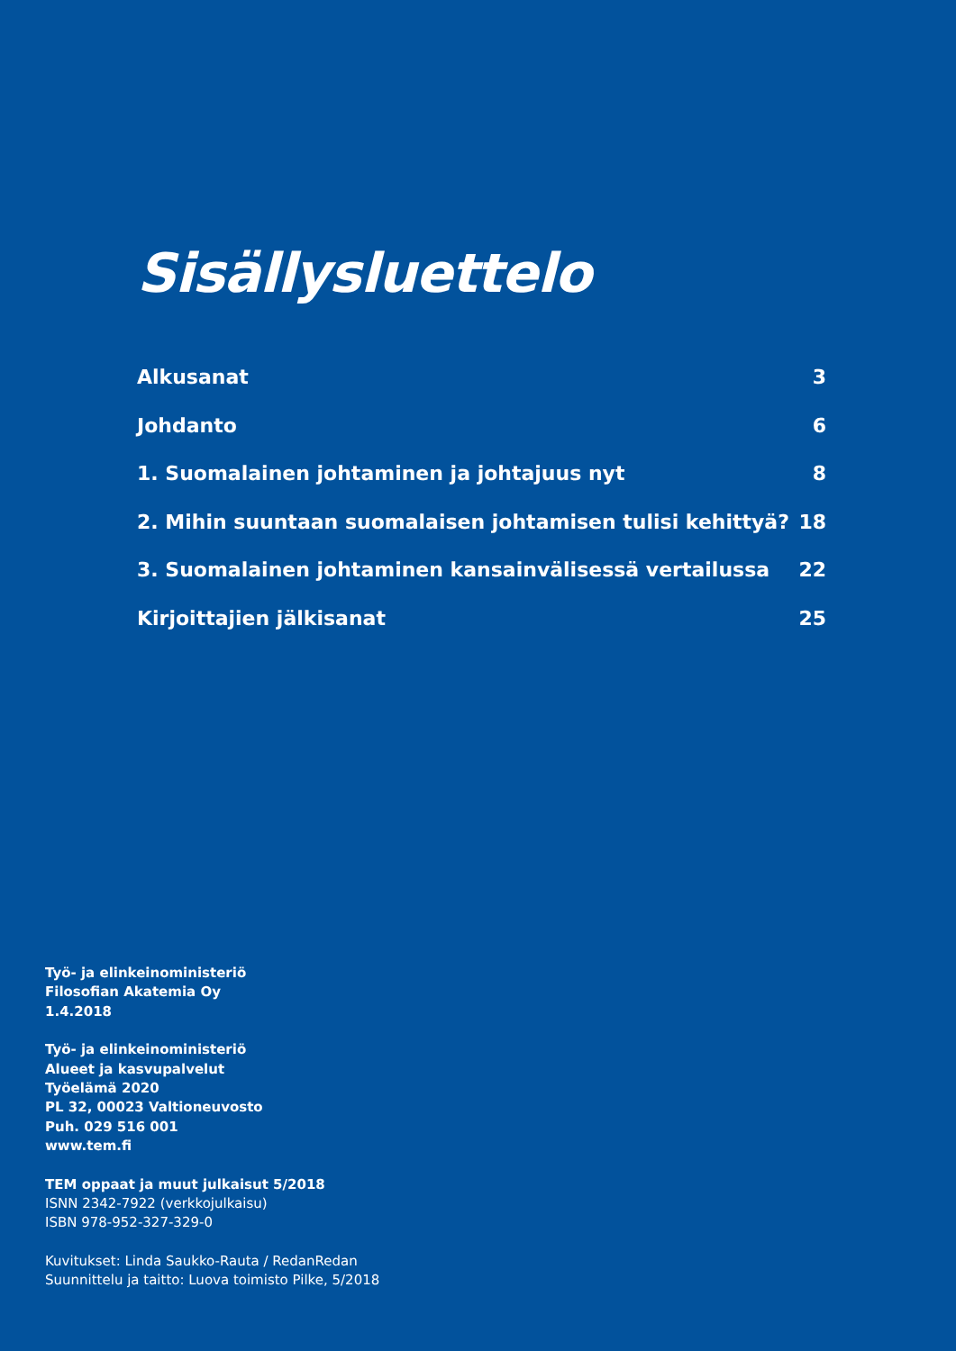Sisällysluettelo
Alkusanat 3
Johdanto 6
1. Suomalainen johtaminen ja johtajuus nyt 8
2. Mihin suuntaan suomalaisen johtamisen tulisi kehittyä? 18
3. Suomalainen johtaminen kansainvälisessä vertailussa 22
Kirjoittajien jälkisanat 25
Työ- ja elinkeinoministeriö
Filosofian Akatemia Oy
1.4.2018
Työ- ja elinkeinoministeriö
Alueet ja kasvupalvelut
Työelämä 2020
PL 32, 00023 Valtioneuvosto
Puh. 029 516 001
www.tem.fi
TEM oppaat ja muut julkaisut 5/2018
ISNN 2342-7922 (verkkojulkaisu)
ISBN 978-952-327-329-0
Kuvitukset: Linda Saukko-Rauta / RedanRedan
Suunnittelu ja taitto: Luova toimisto Pilke, 5/2018